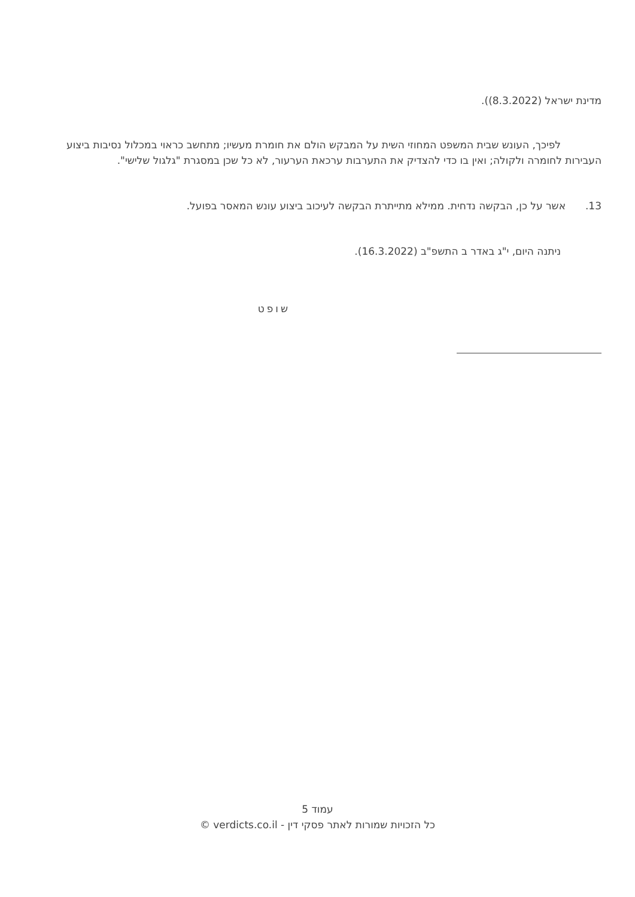מדינת ישראל (8.3.2022)).
לפיכך, העונש שבית המשפט המחוזי השית על המבקש הולם את חומרת מעשיו; מתחשב כראוי במכלול נסיבות ביצוע העבירות לחומרה ולקולה; ואין בו כדי להצדיק את התערבות ערכאת הערעור, לא כל שכן במסגרת "גלגול שלישי".
13. אשר על כן, הבקשה נדחית. ממילא מתייתרת הבקשה לעיכוב ביצוע עונש המאסר בפועל.
ניתנה היום, י"ג באדר ב התשפ"ב (16.3.2022).
שופט
עמוד 5
כל הזכויות שמורות לאתר פסקי דין - verdicts.co.il ©